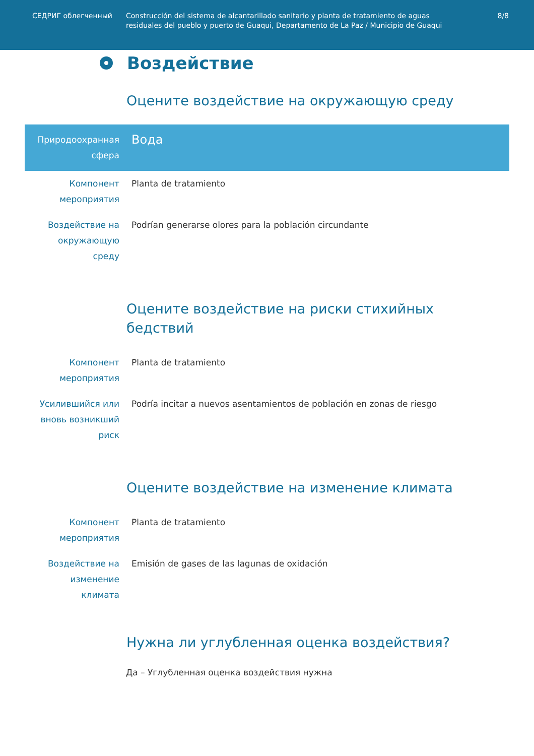СЕДРИГ облегченный Construcción del sistema de alcantarillado sanitario y planta de tratamiento de aguas residuales del pueblo y puerto de Guaqui, Departamento de La Paz / Municipio de Guaqui
8/8
Воздействие
Оцените воздействие на окружающую среду
| Природоохранная сфера | Вода |
| Компонент мероприятия | Planta de tratamiento |
| Воздействие на окружающую среду | Podrían generarse olores para la población circundante |
Оцените воздействие на риски стихийных бедствий
| Компонент мероприятия | Planta de tratamiento |
| Усилившийся или вновь возникший риск | Podría incitar a nuevos asentamientos de población en zonas de riesgo |
Оцените воздействие на изменение климата
| Компонент мероприятия | Planta de tratamiento |
| Воздействие на изменение климата | Emisión de gases de las lagunas de oxidación |
Нужна ли углубленная оценка воздействия?
Да – Углубленная оценка воздействия нужна